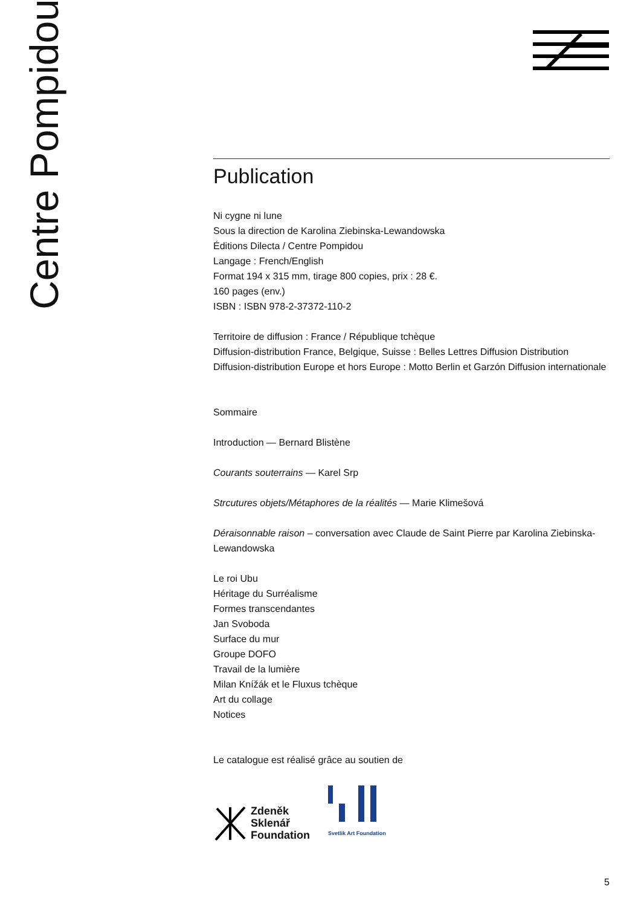Centre Pompidou
Publication
Ni cygne ni lune
Sous la direction de Karolina Ziebinska-Lewandowska
Éditions Dilecta / Centre Pompidou
Langage : French/English
Format 194 x 315 mm, tirage 800 copies, prix : 28 €.
160 pages (env.)
ISBN : ISBN 978-2-37372-110-2
Territoire de diffusion : France / République tchèque
Diffusion-distribution France, Belgique, Suisse : Belles Lettres Diffusion Distribution
Diffusion-distribution Europe et hors Europe : Motto Berlin et Garzón Diffusion internationale
Sommaire
Introduction — Bernard Blistène
Courants souterrains — Karel Srp
Strcutures objets/Métaphores de la réalités — Marie Klimešová
Déraisonnable raison – conversation avec Claude de Saint Pierre par Karolina Ziebinska-Lewandowska
Le roi Ubu
Héritage du Surréalisme
Formes transcendantes
Jan Svoboda
Surface du mur
Groupe DOFO
Travail de la lumière
Milan Knížák et le Fluxus tchèque
Art du collage
Notices
Le catalogue est réalisé grâce au soutien de
Zdeněk
Sklenář
Foundation
Svetlik Art Foundation
5